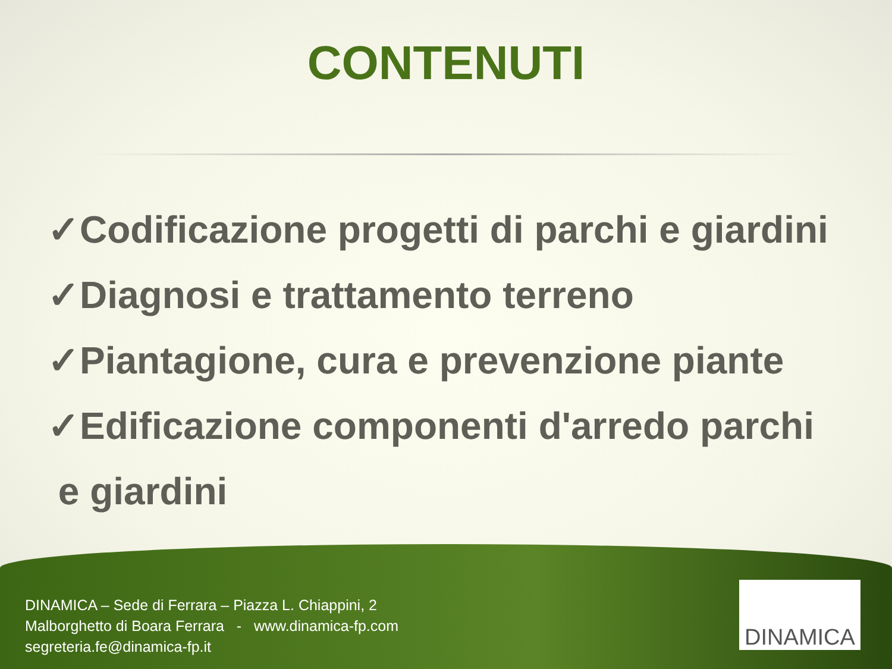CONTENUTI
✓Codificazione progetti di parchi e giardini
✓Diagnosi e trattamento terreno
✓Piantagione, cura e prevenzione piante
✓Edificazione componenti d'arredo parchi
e giardini
DINAMICA – Sede di Ferrara – Piazza L. Chiappini, 2
Malborghetto di Boara Ferrara - www.dinamica-fp.com
segreteria.fe@dinamica-fp.it
DINAMICA